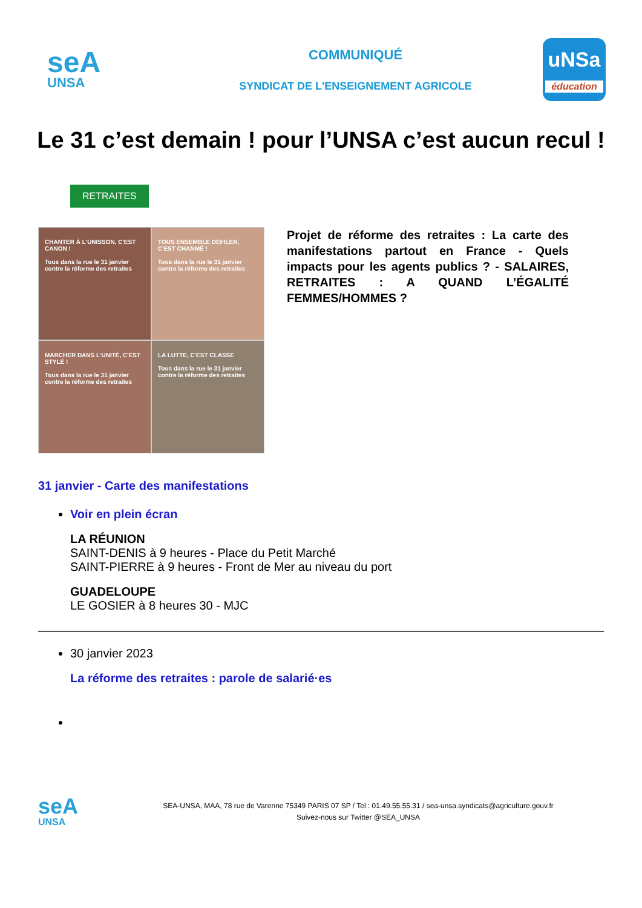seA
UNSA
COMMUNIQUÉ
SYNDICAT DE L'ENSEIGNEMENT AGRICOLE
uNSa
éducation
Le 31 c’est demain ! pour l’UNSA c’est aucun recul !
RETRAITES
CHANTER À L'UNISSON, C'EST CANON !
Tous dans la rue le 31 janvier contre la réforme des retraites
TOUS ENSEMBLE DÉFILER, C'EST CHANMÉ !
Tous dans la rue le 31 janvier contre la réforme des retraites
MARCHER DANS L'UNITÉ, C'EST STYLÉ !
Tous dans la rue le 31 janvier contre la réforme des retraites
LA LUTTE, C'EST CLASSE
Tous dans la rue le 31 janvier contre la réforme des retraites
Projet de réforme des retraites : La carte des manifestations partout en France - Quels impacts pour les agents publics ? - SALAIRES, RETRAITES : A QUAND L’ÉGALITÉ FEMMES/HOMMES ?
31 janvier - Carte des manifestations
Voir en plein écran
LA RÉUNION
SAINT-DENIS à 9 heures - Place du Petit Marché
SAINT-PIERRE à 9 heures - Front de Mer au niveau du port
GUADELOUPE
LE GOSIER à 8 heures 30 - MJC
30 janvier 2023
La réforme des retraites : parole de salarié·es
seA
UNSA
SEA-UNSA, MAA, 78 rue de Varenne 75349 PARIS 07 SP / Tel : 01.49.55.55.31 / sea-unsa.syndicats@agriculture.gouv.fr
Suivez-nous sur Twitter @SEA_UNSA